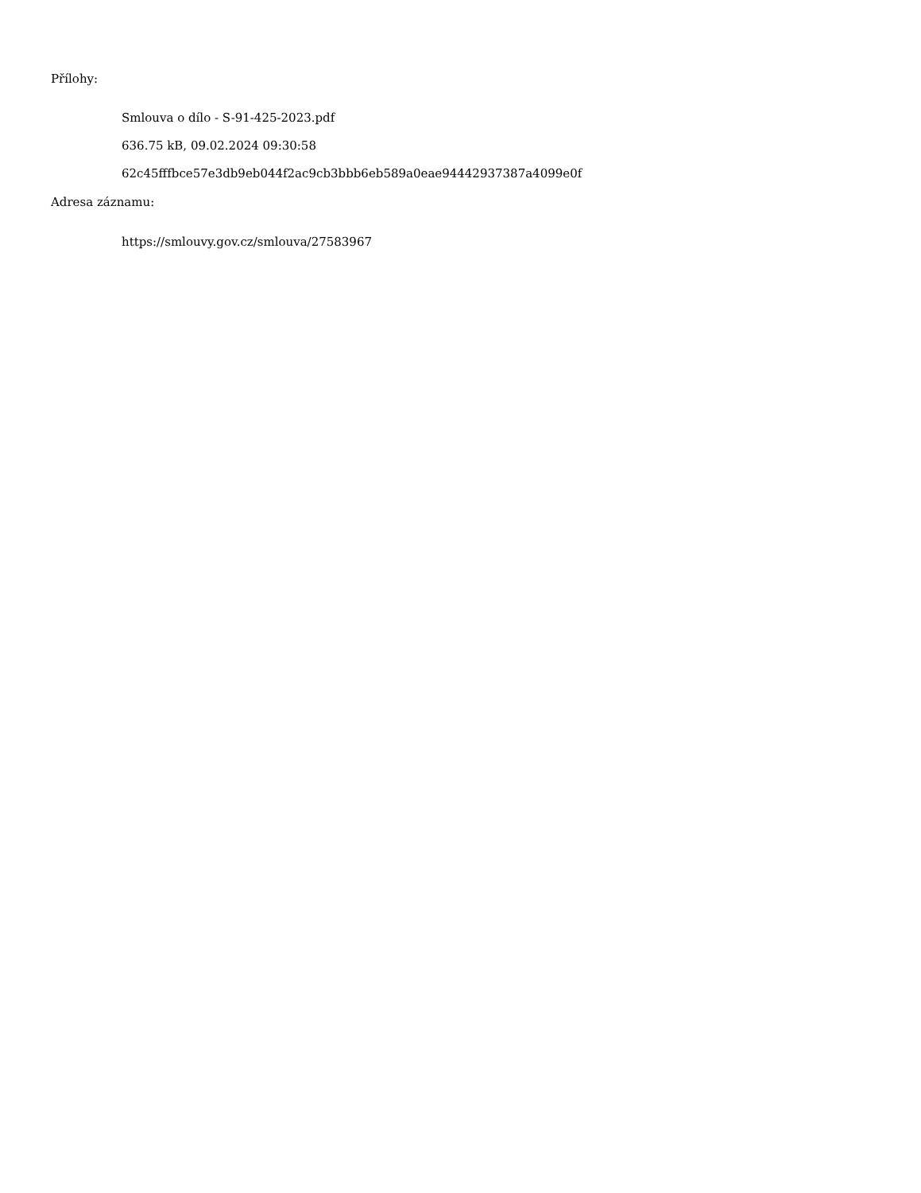Přílohy:
Smlouva o dílo - S-91-425-2023.pdf
636.75 kB, 09.02.2024 09:30:58
62c45fffbce57e3db9eb044f2ac9cb3bbb6eb589a0eae94442937387a4099e0f
Adresa záznamu:
https://smlouvy.gov.cz/smlouva/27583967